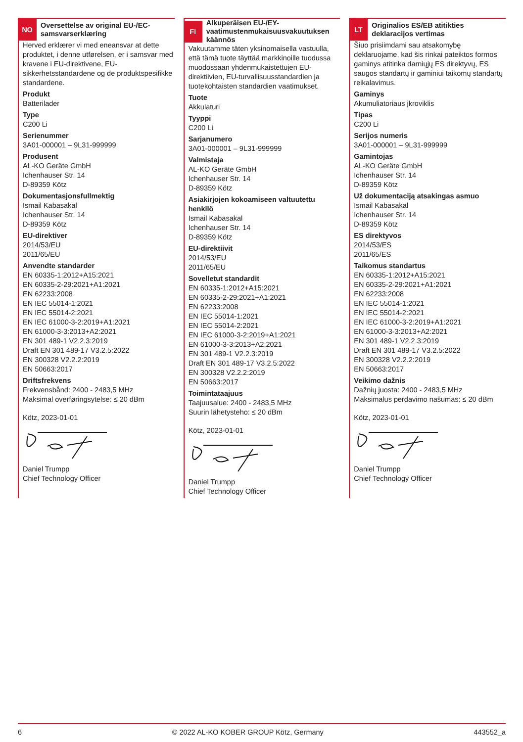NO
Oversettelse av original EU-/EC-samsvarserklæring
Herved erklærer vi med eneansvar at dette produktet, i denne utførelsen, er i samsvar med kravene i EU-direktivene, EU-sikkerhetsstandardene og de produktspesifikke standardene.
Produkt
Batterilader
Type
C200 Li
Serienummer
3A01-000001 – 9L31-999999
Produsent
AL-KO Geräte GmbH
Ichenhauser Str. 14
D-89359 Kötz
Dokumentasjonsfullmektig
Ismail Kabasakal
Ichenhauser Str. 14
D-89359 Kötz
EU-direktiver
2014/53/EU
2011/65/EU
Anvendte standarder
EN 60335-1:2012+A15:2021
EN 60335-2-29:2021+A1:2021
EN 62233:2008
EN IEC 55014-1:2021
EN IEC 55014-2:2021
EN IEC 61000-3-2:2019+A1:2021
EN 61000-3-3:2013+A2:2021
EN 301 489-1 V2.2.3:2019
Draft EN 301 489-17 V3.2.5:2022
EN 300328 V2.2.2:2019
EN 50663:2017
Driftsfrekvens
Frekvensbånd: 2400 - 2483,5 MHz
Maksimal overføringsytelse: ≤ 20 dBm
Kötz, 2023-01-01
Daniel Trumpp
Chief Technology Officer
FI
Alkuperäisen EU-/EY-vaatimustenmukaisuusvakuutuksen käännös
Vakuutamme täten yksinomaisella vastuulla, että tämä tuote täyttää markkinoille tuodussa muodossaan yhdenmukaistettujen EU-direktiivien, EU-turvallisuusstandardien ja tuotekohtaisten standardien vaatimukset.
Tuote
Akkulaturi
Tyyppi
C200 Li
Sarjanumero
3A01-000001 – 9L31-999999
Valmistaja
AL-KO Geräte GmbH
Ichenhauser Str. 14
D-89359 Kötz
Asiakirjojen kokoamiseen valtuutettu henkilö
Ismail Kabasakal
Ichenhauser Str. 14
D-89359 Kötz
EU-direktiivit
2014/53/EU
2011/65/EU
Sovelletut standardit
EN 60335-1:2012+A15:2021
EN 60335-2-29:2021+A1:2021
EN 62233:2008
EN IEC 55014-1:2021
EN IEC 55014-2:2021
EN IEC 61000-3-2:2019+A1:2021
EN 61000-3-3:2013+A2:2021
EN 301 489-1 V2.2.3:2019
Draft EN 301 489-17 V3.2.5:2022
EN 300328 V2.2.2:2019
EN 50663:2017
Toimintataajuus
Taajuusalue: 2400 - 2483,5 MHz
Suurin lähetysteho: ≤ 20 dBm
Kötz, 2023-01-01
Daniel Trumpp
Chief Technology Officer
LT
Originalios ES/EB atitikties deklaracijos vertimas
Šiuo prisiimdami sau atsakomybę deklaruojame, kad šis rinkai pateiktos formos gaminys atitinka darniųjų ES direktyvų, ES saugos standartų ir gaminiui taikomų standartų reikalavimus.
Gaminys
Akumuliatoriaus įkroviklis
Tipas
C200 Li
Serijos numeris
3A01-000001 – 9L31-999999
Gamintojas
AL-KO Geräte GmbH
Ichenhauser Str. 14
D-89359 Kötz
Už dokumentaciją atsakingas asmuo
Ismail Kabasakal
Ichenhauser Str. 14
D-89359 Kötz
ES direktyvos
2014/53/ES
2011/65/ES
Taikomus standartus
EN 60335-1:2012+A15:2021
EN 60335-2-29:2021+A1:2021
EN 62233:2008
EN IEC 55014-1:2021
EN IEC 55014-2:2021
EN IEC 61000-3-2:2019+A1:2021
EN 61000-3-3:2013+A2:2021
EN 301 489-1 V2.2.3:2019
Draft EN 301 489-17 V3.2.5:2022
EN 300328 V2.2.2:2019
EN 50663:2017
Veikimo dažnis
Dažnių juosta: 2400 - 2483,5 MHz
Maksimalus perdavimo našumas: ≤ 20 dBm
Kötz, 2023-01-01
Daniel Trumpp
Chief Technology Officer
6 © 2022 AL-KO KOBER GROUP Kötz, Germany 443552_a